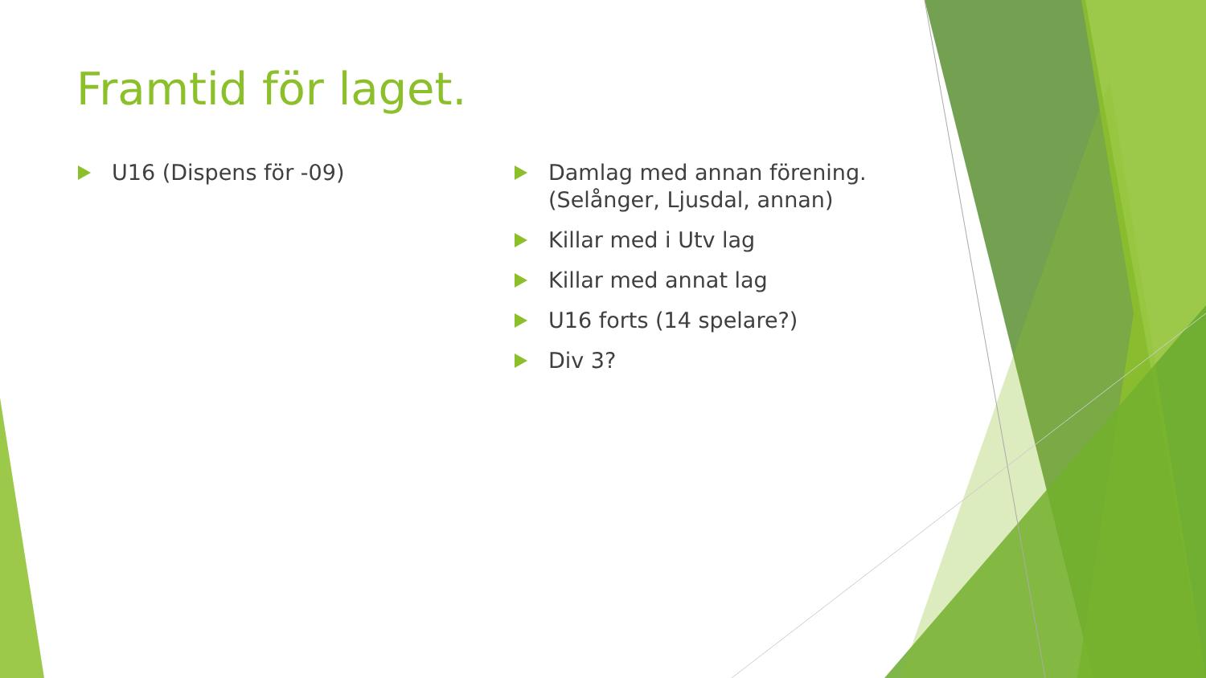Framtid för laget.
U16 (Dispens för -09) Damlag med annan förening. (Selånger, Ljusdal, annan)
Killar med i Utv lag
Killar med annat lag
U16 forts (14 spelare?)
Div 3?